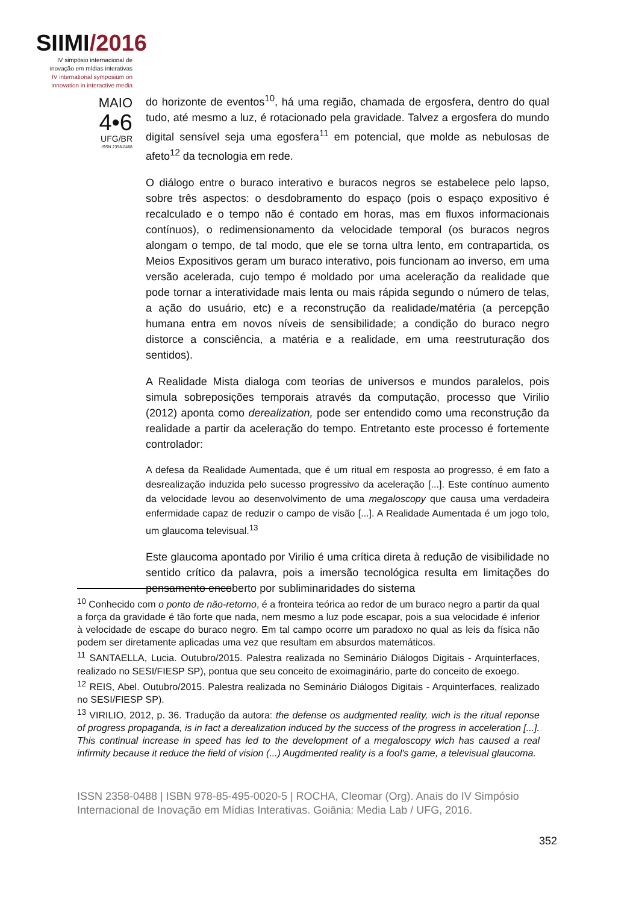SIIMI/2016
IV simpósio internacional de
inovação em mídias interativas
IV international symposium on
innovation in interactive media
MAIO
4•6
UFG/BR
ISSN 2358-0488
do horizonte de eventos<sup>10</sup>, há uma região, chamada de ergosfera, dentro do qual tudo, até mesmo a luz, é rotacionado pela gravidade. Talvez a ergosfera do mundo digital sensível seja uma egosfera<sup>11</sup> em potencial, que molde as nebulosas de afeto<sup>12</sup> da tecnologia em rede.
O diálogo entre o buraco interativo e buracos negros se estabelece pelo lapso, sobre três aspectos: o desdobramento do espaço (pois o espaço expositivo é recalculado e o tempo não é contado em horas, mas em fluxos informacionais contínuos), o redimensionamento da velocidade temporal (os buracos negros alongam o tempo, de tal modo, que ele se torna ultra lento, em contrapartida, os Meios Expositivos geram um buraco interativo, pois funcionam ao inverso, em uma versão acelerada, cujo tempo é moldado por uma aceleração da realidade que pode tornar a interatividade mais lenta ou mais rápida segundo o número de telas, a ação do usuário, etc) e a reconstrução da realidade/matéria (a percepção humana entra em novos níveis de sensibilidade; a condição do buraco negro distorce a consciência, a matéria e a realidade, em uma reestruturação dos sentidos).
A Realidade Mista dialoga com teorias de universos e mundos paralelos, pois simula sobreposições temporais através da computação, processo que Virilio (2012) aponta como derealization, pode ser entendido como uma reconstrução da realidade a partir da aceleração do tempo. Entretanto este processo é fortemente controlador:
A defesa da Realidade Aumentada, que é um ritual em resposta ao progresso, é em fato a desrealização induzida pelo sucesso progressivo da aceleração [...]. Este contínuo aumento da velocidade levou ao desenvolvimento de uma megaloscopy que causa uma verdadeira enfermidade capaz de reduzir o campo de visão [...]. A Realidade Aumentada é um jogo tolo, um glaucoma televisual.<sup>13</sup>
Este glaucoma apontado por Virilio é uma crítica direta à redução de visibilidade no sentido crítico da palavra, pois a imersão tecnológica resulta em limitações do pensamento encoberto por subliminaridades do sistema
<sup>10</sup> Conhecido com o ponto de não-retorno, é a fronteira teórica ao redor de um buraco negro a partir da qual a força da gravidade é tão forte que nada, nem mesmo a luz pode escapar, pois a sua velocidade é inferior à velocidade de escape do buraco negro. Em tal campo ocorre um paradoxo no qual as leis da física não podem ser diretamente aplicadas uma vez que resultam em absurdos matemáticos.
<sup>11</sup> SANTAELLA, Lucia. Outubro/2015. Palestra realizada no Seminário Diálogos Digitais - Arquinterfaces, realizado no SESI/FIESP SP), pontua que seu conceito de exoimaginário, parte do conceito de exoego.
<sup>12</sup> REIS, Abel. Outubro/2015. Palestra realizada no Seminário Diálogos Digitais - Arquinterfaces, realizado no SESI/FIESP SP).
<sup>13</sup> VIRILIO, 2012, p. 36. Tradução da autora: the defense os audgmented reality, wich is the ritual reponse of progress propaganda, is in fact a derealization induced by the success of the progress in acceleration [...]. This continual increase in speed has led to the development of a megaloscopy wich has caused a real infirmity because it reduce the field of vision (...) Augdmented reality is a fool's game, a televisual glaucoma.
ISSN 2358-0488 | ISBN 978-85-495-0020-5 | ROCHA, Cleomar (Org). Anais do IV Simpósio Internacional de Inovação em Mídias Interativas. Goiânia: Media Lab / UFG, 2016.
352